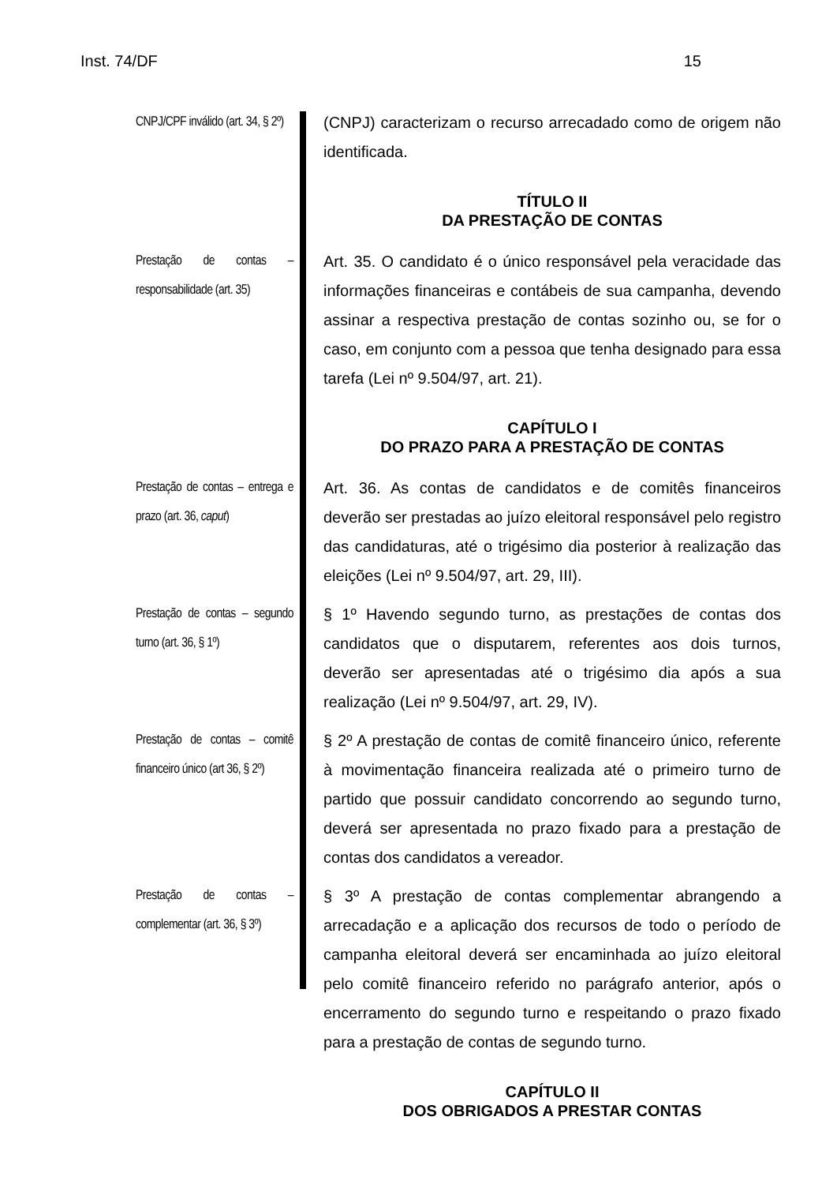Inst. 74/DF 15
CNPJ/CPF inválido (art. 34, § 2º)
(CNPJ) caracterizam o recurso arrecadado como de origem não identificada.
TÍTULO II
DA PRESTAÇÃO DE CONTAS
Prestação de contas – responsabilidade (art. 35)
Art. 35. O candidato é o único responsável pela veracidade das informações financeiras e contábeis de sua campanha, devendo assinar a respectiva prestação de contas sozinho ou, se for o caso, em conjunto com a pessoa que tenha designado para essa tarefa (Lei nº 9.504/97, art. 21).
CAPÍTULO I
DO PRAZO PARA A PRESTAÇÃO DE CONTAS
Prestação de contas – entrega e prazo (art. 36, caput)
Art. 36. As contas de candidatos e de comitês financeiros deverão ser prestadas ao juízo eleitoral responsável pelo registro das candidaturas, até o trigésimo dia posterior à realização das eleições (Lei nº 9.504/97, art. 29, III).
Prestação de contas – segundo turno (art. 36, § 1º)
§ 1º Havendo segundo turno, as prestações de contas dos candidatos que o disputarem, referentes aos dois turnos, deverão ser apresentadas até o trigésimo dia após a sua realização (Lei nº 9.504/97, art. 29, IV).
Prestação de contas – comitê financeiro único (art 36, § 2º)
§ 2º A prestação de contas de comitê financeiro único, referente à movimentação financeira realizada até o primeiro turno de partido que possuir candidato concorrendo ao segundo turno, deverá ser apresentada no prazo fixado para a prestação de contas dos candidatos a vereador.
Prestação de contas – complementar (art. 36, § 3º)
§ 3º A prestação de contas complementar abrangendo a arrecadação e a aplicação dos recursos de todo o período de campanha eleitoral deverá ser encaminhada ao juízo eleitoral pelo comitê financeiro referido no parágrafo anterior, após o encerramento do segundo turno e respeitando o prazo fixado para a prestação de contas de segundo turno.
CAPÍTULO II
DOS OBRIGADOS A PRESTAR CONTAS